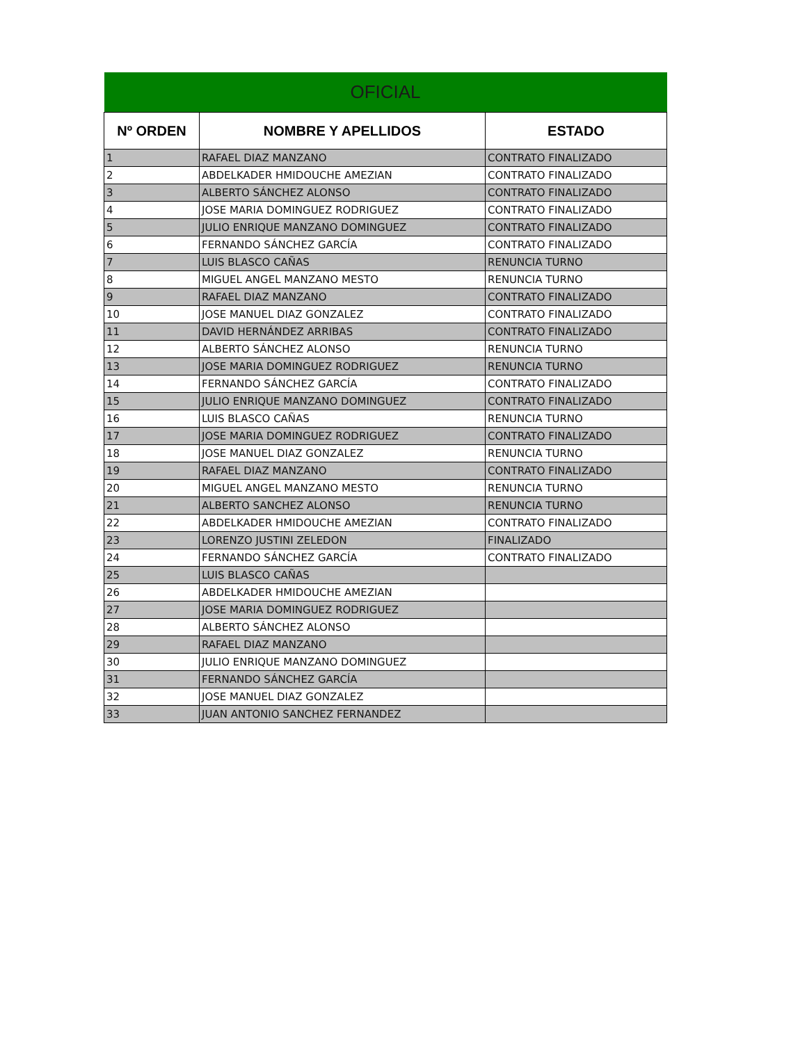| OFICIAL | | |
| Nº ORDEN | NOMBRE Y APELLIDOS | ESTADO |
| 1 | RAFAEL DIAZ MANZANO | CONTRATO FINALIZADO |
| 2 | ABDELKADER HMIDOUCHE AMEZIAN | CONTRATO FINALIZADO |
| 3 | ALBERTO SÁNCHEZ ALONSO | CONTRATO FINALIZADO |
| 4 | JOSE MARIA DOMINGUEZ RODRIGUEZ | CONTRATO FINALIZADO |
| 5 | JULIO ENRIQUE MANZANO DOMINGUEZ | CONTRATO FINALIZADO |
| 6 | FERNANDO SÁNCHEZ GARCÍA | CONTRATO FINALIZADO |
| 7 | LUIS BLASCO CAÑAS | RENUNCIA TURNO |
| 8 | MIGUEL ANGEL MANZANO MESTO | RENUNCIA TURNO |
| 9 | RAFAEL DIAZ MANZANO | CONTRATO FINALIZADO |
| 10 | JOSE MANUEL DIAZ GONZALEZ | CONTRATO FINALIZADO |
| 11 | DAVID HERNÁNDEZ ARRIBAS | CONTRATO FINALIZADO |
| 12 | ALBERTO SÁNCHEZ ALONSO | RENUNCIA TURNO |
| 13 | JOSE MARIA DOMINGUEZ RODRIGUEZ | RENUNCIA TURNO |
| 14 | FERNANDO SÁNCHEZ GARCÍA | CONTRATO FINALIZADO |
| 15 | JULIO ENRIQUE MANZANO DOMINGUEZ | CONTRATO FINALIZADO |
| 16 | LUIS BLASCO CAÑAS | RENUNCIA TURNO |
| 17 | JOSE MARIA DOMINGUEZ RODRIGUEZ | CONTRATO FINALIZADO |
| 18 | JOSE MANUEL DIAZ GONZALEZ | RENUNCIA TURNO |
| 19 | RAFAEL DIAZ MANZANO | CONTRATO FINALIZADO |
| 20 | MIGUEL ANGEL MANZANO MESTO | RENUNCIA TURNO |
| 21 | ALBERTO SANCHEZ ALONSO | RENUNCIA TURNO |
| 22 | ABDELKADER HMIDOUCHE AMEZIAN | CONTRATO FINALIZADO |
| 23 | LORENZO JUSTINI ZELEDON | FINALIZADO |
| 24 | FERNANDO SÁNCHEZ GARCÍA | CONTRATO FINALIZADO |
| 25 | LUIS BLASCO CAÑAS | |
| 26 | ABDELKADER HMIDOUCHE AMEZIAN | |
| 27 | JOSE MARIA DOMINGUEZ RODRIGUEZ | |
| 28 | ALBERTO SÁNCHEZ ALONSO | |
| 29 | RAFAEL DIAZ MANZANO | |
| 30 | JULIO ENRIQUE MANZANO DOMINGUEZ | |
| 31 | FERNANDO SÁNCHEZ GARCÍA | |
| 32 | JOSE MANUEL DIAZ GONZALEZ | |
| 33 | JUAN ANTONIO SANCHEZ FERNANDEZ | |